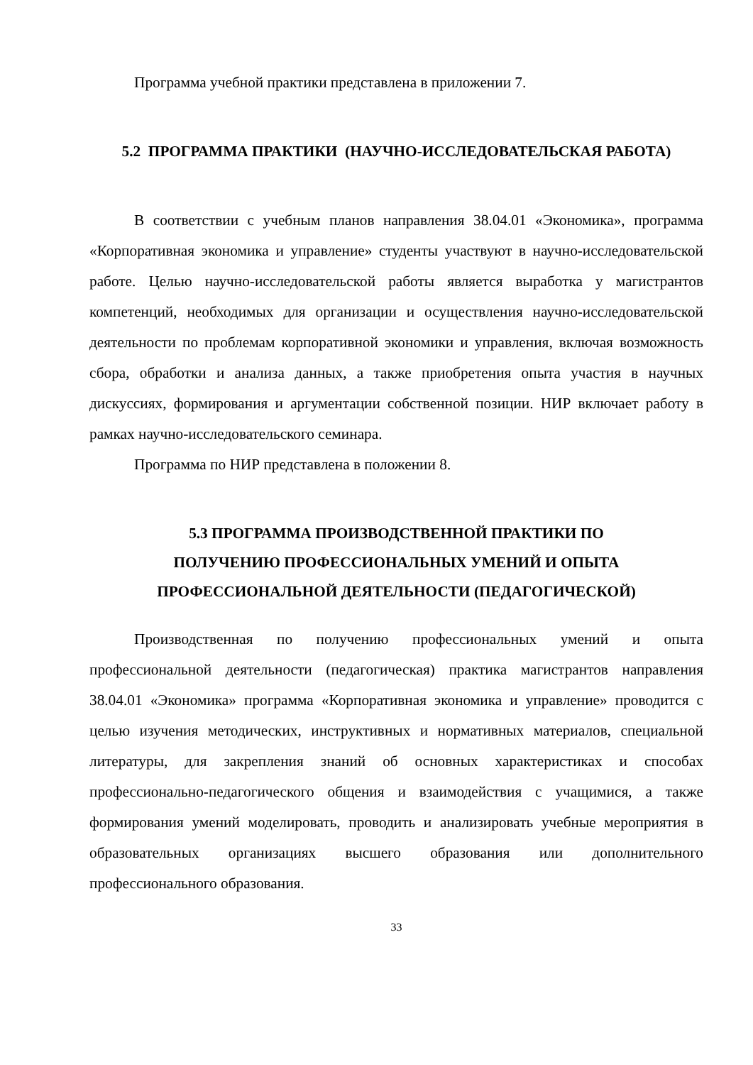Программа учебной практики представлена в приложении 7.
5.2 ПРОГРАММА ПРАКТИКИ (НАУЧНО-ИССЛЕДОВАТЕЛЬСКАЯ РАБОТА)
В соответствии с учебным планов направления 38.04.01 «Экономика», программа «Корпоративная экономика и управление» студенты участвуют в научно-исследовательской работе. Целью научно-исследовательской работы является выработка у магистрантов компетенций, необходимых для организации и осуществления научно-исследовательской деятельности по проблемам корпоративной экономики и управления, включая возможность сбора, обработки и анализа данных, а также приобретения опыта участия в научных дискуссиях, формирования и аргументации собственной позиции. НИР включает работу в рамках научно-исследовательского семинара.
Программа по НИР представлена в положении 8.
5.3 ПРОГРАММА ПРОИЗВОДСТВЕННОЙ ПРАКТИКИ ПО
ПОЛУЧЕНИЮ ПРОФЕССИОНАЛЬНЫХ УМЕНИЙ И ОПЫТА
ПРОФЕССИОНАЛЬНОЙ ДЕЯТЕЛЬНОСТИ (ПЕДАГОГИЧЕСКОЙ)
Производственная по получению профессиональных умений и опыта профессиональной деятельности (педагогическая) практика магистрантов направления 38.04.01 «Экономика» программа «Корпоративная экономика и управление» проводится с целью изучения методических, инструктивных и нормативных материалов, специальной литературы, для закрепления знаний об основных характеристиках и способах профессионально-педагогического общения и взаимодействия с учащимися, а также формирования умений моделировать, проводить и анализировать учебные мероприятия в образовательных организациях высшего образования или дополнительного профессионального образования.
33